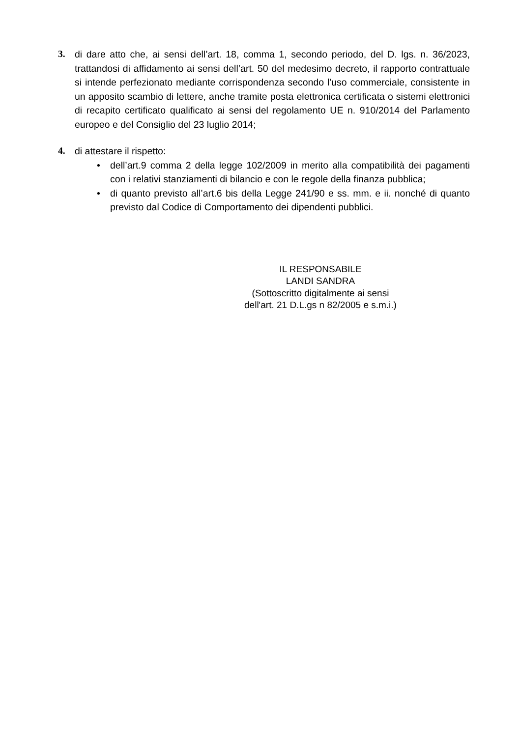3. di dare atto che, ai sensi dell’art. 18, comma 1, secondo periodo, del D. lgs. n. 36/2023, trattandosi di affidamento ai sensi dell’art. 50 del medesimo decreto, il rapporto contrattuale si intende perfezionato mediante corrispondenza secondo l'uso commerciale, consistente in un apposito scambio di lettere, anche tramite posta elettronica certificata o sistemi elettronici di recapito certificato qualificato ai sensi del regolamento UE n. 910/2014 del Parlamento europeo e del Consiglio del 23 luglio 2014;
4. di attestare il rispetto:
• dell’art.9 comma 2 della legge 102/2009 in merito alla compatibilità dei pagamenti con i relativi stanziamenti di bilancio e con le regole della finanza pubblica;
• di quanto previsto all’art.6 bis della Legge 241/90 e ss. mm. e ii. nonché di quanto previsto dal Codice di Comportamento dei dipendenti pubblici.
IL RESPONSABILE
LANDI SANDRA
(Sottoscritto digitalmente ai sensi
dell'art. 21 D.L.gs n 82/2005 e s.m.i.)